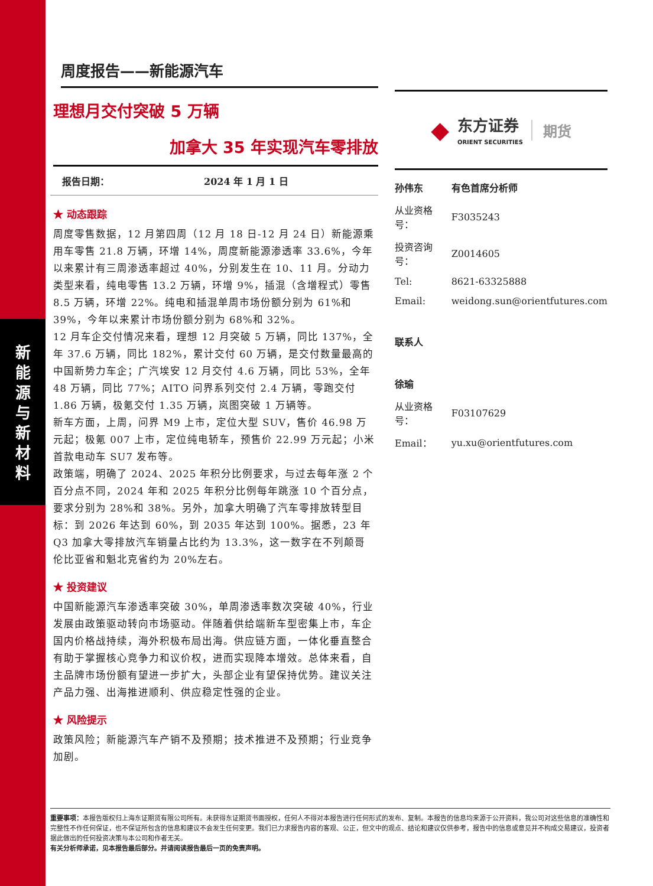新
能
源
与
新
材
料
周度报告——新能源汽车
理想月交付突破 5 万辆
加拿大 35 年实现汽车零排放
报告日期： 2024 年 1 月 1 日
★ 动态跟踪
周度零售数据，12 月第四周（12 月 18 日-12 月 24 日）新能源乘用车零售 21.8 万辆，环增 14%，周度新能源渗透率 33.6%，今年以来累计有三周渗透率超过 40%，分别发生在 10、11 月。分动力类型来看，纯电零售 13.2 万辆，环增 9%，插混（含增程式）零售 8.5 万辆，环增 22%。纯电和插混单周市场份额分别为 61%和 39%，今年以来累计市场份额分别为 68%和 32%。
12 月车企交付情况来看，理想 12 月突破 5 万辆，同比 137%，全年 37.6 万辆，同比 182%，累计交付 60 万辆，是交付数量最高的中国新势力车企；广汽埃安 12 月交付 4.6 万辆，同比 53%，全年 48 万辆，同比 77%；AITO 问界系列交付 2.4 万辆，零跑交付 1.86 万辆，极氪交付 1.35 万辆，岚图突破 1 万辆等。
新车方面，上周，问界 M9 上市，定位大型 SUV，售价 46.98 万元起；极氪 007 上市，定位纯电轿车，预售价 22.99 万元起；小米首款电动车 SU7 发布等。
政策端，明确了 2024、2025 年积分比例要求，与过去每年涨 2 个百分点不同，2024 年和 2025 年积分比例每年跳涨 10 个百分点，要求分别为 28%和 38%。另外，加拿大明确了汽车零排放转型目标：到 2026 年达到 60%，到 2035 年达到 100%。据悉，23 年 Q3 加拿大零排放汽车销量占比约为 13.3%，这一数字在不列颠哥伦比亚省和魁北克省约为 20%左右。
★ 投资建议
中国新能源汽车渗透率突破 30%，单周渗透率数次突破 40%，行业发展由政策驱动转向市场驱动。伴随着供给端新车型密集上市，车企国内价格战持续，海外积极布局出海。供应链方面，一体化垂直整合有助于掌握核心竞争力和议价权，进而实现降本增效。总体来看，自主品牌市场份额有望进一步扩大，头部企业有望保持优势。建议关注产品力强、出海推进顺利、供应稳定性强的企业。
★ 风险提示
政策风险；新能源汽车产销不及预期；技术推进不及预期；行业竞争加剧。
◆
东方证券
ORIENT SECURITIES
期货
| 孙伟东 | 有色首席分析师 |
| 从业资格号： | F3035243 |
| 投资咨询号： | Z0014605 |
| Tel: | 8621-63325888 |
| Email: | weidong.sun@orientfutures.com |
| 联系人 | |
| 徐瑜 | |
| 从业资格号： | F03107629 |
| Email： | yu.xu@orientfutures.com |
重要事项：本报告版权归上海东证期货有限公司所有。未获得东证期货书面授权，任何人不得对本报告进行任何形式的发布、复制。本报告的信息均来源于公开资料，我公司对这些信息的准确性和完整性不作任何保证，也不保证所包含的信息和建议不会发生任何变更。我们已力求报告内容的客观、公正，但文中的观点、结论和建议仅供参考，报告中的信息或意见并不构成交易建议，投资者据此做出的任何投资决策与本公司和作者无关。
有关分析师承诺，见本报告最后部分。并请阅读报告最后一页的免责声明。